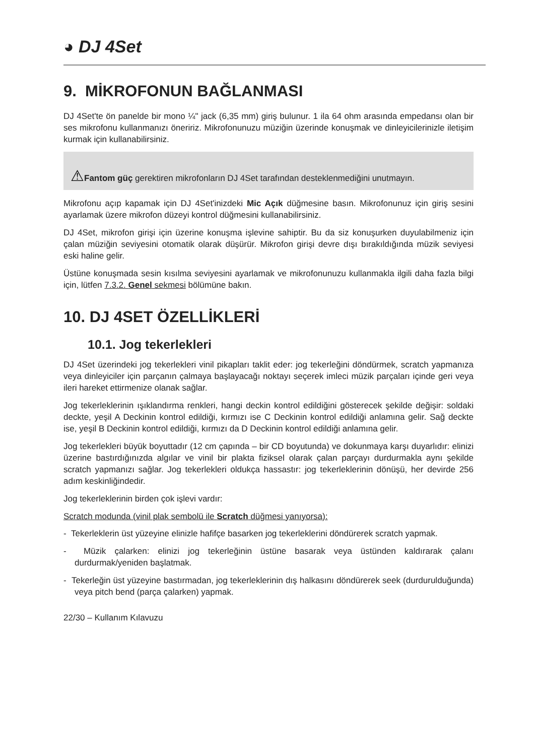◕ DJ 4Set
9. MİKROFONUN BAĞLANMASI
DJ 4Set'te ön panelde bir mono ¼" jack (6,35 mm) giriş bulunur. 1 ila 64 ohm arasında empedansı olan bir ses mikrofonu kullanmanızı öneririz. Mikrofonunuzu müziğin üzerinde konuşmak ve dinleyicilerinizle iletişim kurmak için kullanabilirsiniz.
⚠Fantom güç gerektiren mikrofonların DJ 4Set tarafından desteklenmediğini unutmayın.
Mikrofonu açıp kapamak için DJ 4Set'inizdeki Mic Açık düğmesine basın. Mikrofonunuz için giriş sesini ayarlamak üzere mikrofon düzeyi kontrol düğmesini kullanabilirsiniz.
DJ 4Set, mikrofon girişi için üzerine konuşma işlevine sahiptir. Bu da siz konuşurken duyulabilmeniz için çalan müziğin seviyesini otomatik olarak düşürür. Mikrofon girişi devre dışı bırakıldığında müzik seviyesi eski haline gelir.
Üstüne konuşmada sesin kısılma seviyesini ayarlamak ve mikrofonunuzu kullanmakla ilgili daha fazla bilgi için, lütfen 7.3.2. Genel sekmesi bölümüne bakın.
10. DJ 4SET ÖZELLİKLERİ
10.1. Jog tekerlekleri
DJ 4Set üzerindeki jog tekerlekleri vinil pikapları taklit eder: jog tekerleğini döndürmek, scratch yapmanıza veya dinleyiciler için parçanın çalmaya başlayacağı noktayı seçerek imleci müzik parçaları içinde geri veya ileri hareket ettirmenize olanak sağlar.
Jog tekerleklerinin ışıklandırma renkleri, hangi deckin kontrol edildiğini gösterecek şekilde değişir: soldaki deckte, yeşil A Deckinin kontrol edildiği, kırmızı ise C Deckinin kontrol edildiği anlamına gelir. Sağ deckte ise, yeşil B Deckinin kontrol edildiği, kırmızı da D Deckinin kontrol edildiği anlamına gelir.
Jog tekerlekleri büyük boyuttadır (12 cm çapında – bir CD boyutunda) ve dokunmaya karşı duyarlıdır: elinizi üzerine bastırdığınızda algılar ve vinil bir plakta fiziksel olarak çalan parçayı durdurmakla aynı şekilde scratch yapmanızı sağlar. Jog tekerlekleri oldukça hassastır: jog tekerleklerinin dönüşü, her devirde 256 adım keskinliğindedir.
Jog tekerleklerinin birden çok işlevi vardır:
Scratch modunda (vinil plak sembolü ile Scratch düğmesi yanıyorsa):
- Tekerleklerin üst yüzeyine elinizle hafifçe basarken jog tekerleklerini döndürerek scratch yapmak.
- Müzik çalarken: elinizi jog tekerleğinin üstüne basarak veya üstünden kaldırarak çalanı durdurmak/yeniden başlatmak.
- Tekerleğin üst yüzeyine bastırmadan, jog tekerleklerinin dış halkasını döndürerek seek (durdurulduğunda) veya pitch bend (parça çalarken) yapmak.
22/30 – Kullanım Kılavuzu